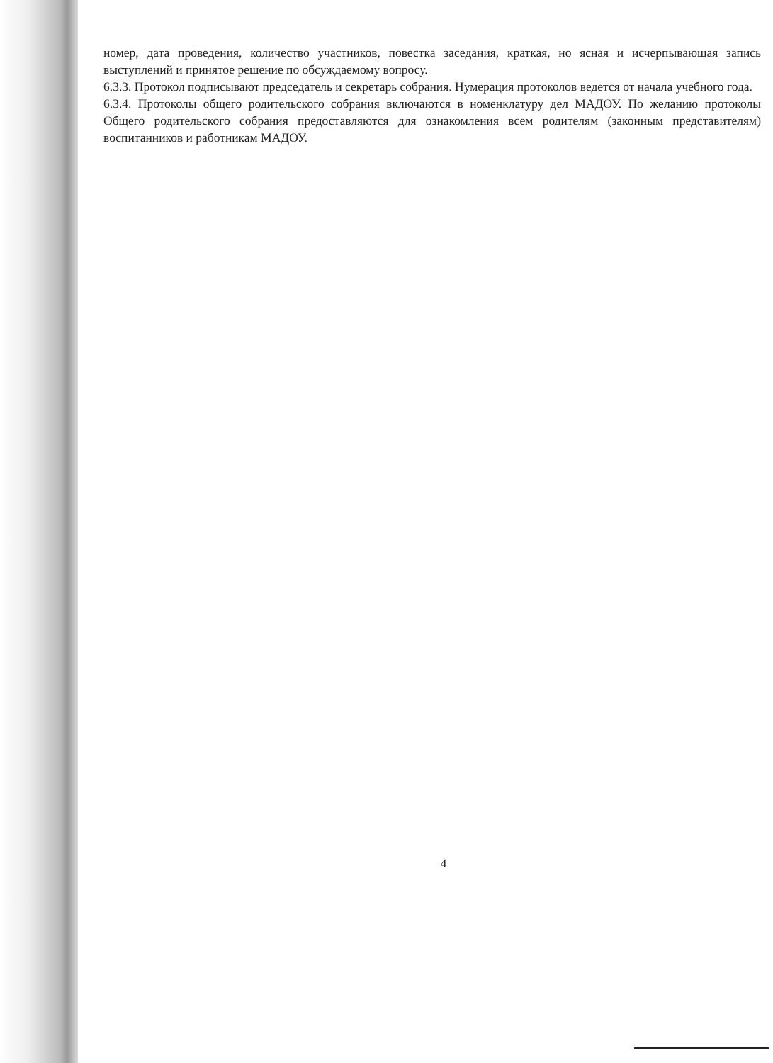номер, дата проведения, количество участников, повестка заседания, краткая, но ясная и исчерпывающая запись выступлений и принятое решение по обсуждаемому вопросу.
6.3.3. Протокол подписывают председатель и секретарь собрания. Нумерация протоколов ведется от начала учебного года.
6.3.4. Протоколы общего родительского собрания включаются в номенклатуру дел МАДОУ. По желанию протоколы Общего родительского собрания предоставляются для ознакомления всем родителям (законным представителям) воспитанников и работникам МАДОУ.
4